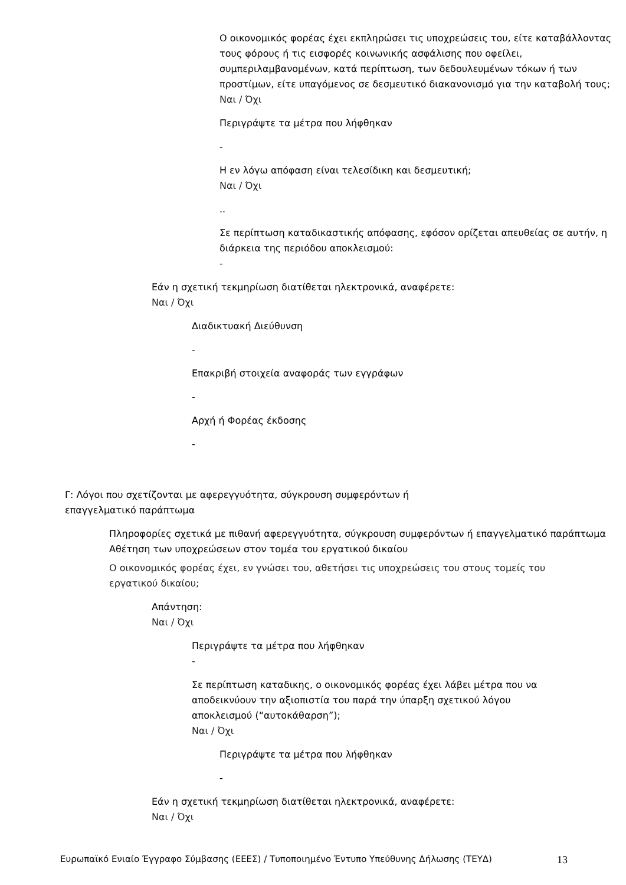Ο οικονομικός φορέας έχει εκπληρώσει τις υποχρεώσεις του, είτε καταβάλλοντας τους φόρους ή τις εισφορές κοινωνικής ασφάλισης που οφείλει, συμπεριλαμβανομένων, κατά περίπτωση, των δεδουλευμένων τόκων ή των προστίμων, είτε υπαγόμενος σε δεσμευτικό διακανονισμό για την καταβολή τους;
Ναι / Όχι
Περιγράψτε τα μέτρα που λήφθηκαν
-
Η εν λόγω απόφαση είναι τελεσίδικη και δεσμευτική;
Ναι / Όχι
..
Σε περίπτωση καταδικαστικής απόφασης, εφόσον ορίζεται απευθείας σε αυτήν, η διάρκεια της περιόδου αποκλεισμού:
-
Εάν η σχετική τεκμηρίωση διατίθεται ηλεκτρονικά, αναφέρετε:
Ναι / Όχι
Διαδικτυακή Διεύθυνση
-
Επακριβή στοιχεία αναφοράς των εγγράφων
-
Αρχή ή Φορέας έκδοσης
-
Γ: Λόγοι που σχετίζονται με αφερεγγυότητα, σύγκρουση συμφερόντων ή επαγγελματικό παράπτωμα
Πληροφορίες σχετικά με πιθανή αφερεγγυότητα, σύγκρουση συμφερόντων ή επαγγελματικό παράπτωμα
Αθέτηση των υποχρεώσεων στον τομέα του εργατικού δικαίου
Ο οικονομικός φορέας έχει, εν γνώσει του, αθετήσει τις υποχρεώσεις του στους τομείς του εργατικού δικαίου;
Απάντηση:
Ναι / Όχι
Περιγράψτε τα μέτρα που λήφθηκαν
-
Σε περίπτωση καταδικης, ο οικονομικός φορέας έχει λάβει μέτρα που να αποδεικνύουν την αξιοπιστία του παρά την ύπαρξη σχετικού λόγου αποκλεισμού (“αυτοκάθαρση”);
Ναι / Όχι
Περιγράψτε τα μέτρα που λήφθηκαν
-
Εάν η σχετική τεκμηρίωση διατίθεται ηλεκτρονικά, αναφέρετε:
Ναι / Όχι
Ευρωπαϊκό Ενιαίο Έγγραφο Σύμβασης (ΕΕΕΣ) / Τυποποιημένο Έντυπο Υπεύθυνης Δήλωσης (ΤΕΥΔ) 13